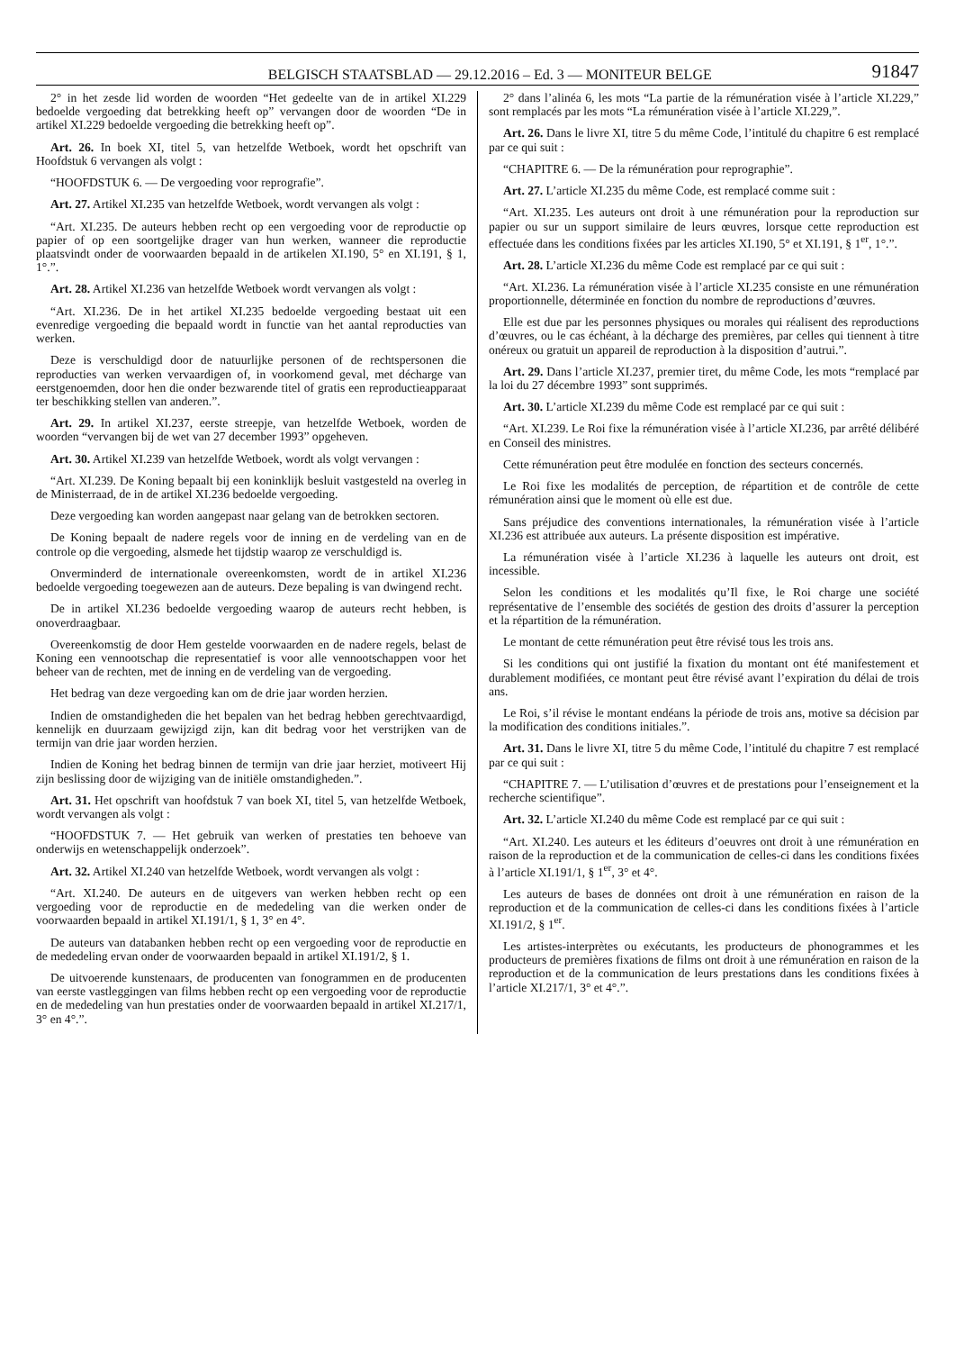BELGISCH STAATSBLAD — 29.12.2016 – Ed. 3 — MONITEUR BELGE 91847
2° in het zesde lid worden de woorden “Het gedeelte van de in artikel XI.229 bedoelde vergoeding dat betrekking heeft op” vervangen door de woorden “De in artikel XI.229 bedoelde vergoeding die betrekking heeft op”.
Art. 26. In boek XI, titel 5, van hetzelfde Wetboek, wordt het opschrift van Hoofdstuk 6 vervangen als volgt :
“HOOFDSTUK 6. — De vergoeding voor reprografie”.
Art. 27. Artikel XI.235 van hetzelfde Wetboek, wordt vervangen als volgt :
“Art. XI.235. De auteurs hebben recht op een vergoeding voor de reproductie op papier of op een soortgelijke drager van hun werken, wanneer die reproductie plaatsvindt onder de voorwaarden bepaald in de artikelen XI.190, 5° en XI.191, § 1, 1°.”.
Art. 28. Artikel XI.236 van hetzelfde Wetboek wordt vervangen als volgt :
“Art. XI.236. De in het artikel XI.235 bedoelde vergoeding bestaat uit een evenredige vergoeding die bepaald wordt in functie van het aantal reproducties van werken.
Deze is verschuldigd door de natuurlijke personen of de rechtspersonen die reproducties van werken vervaardigen of, in voorkomend geval, met décharge van eerstgenoemden, door hen die onder bezwarende titel of gratis een reproductieapparaat ter beschikking stellen van anderen.”.
Art. 29. In artikel XI.237, eerste streepje, van hetzelfde Wetboek, worden de woorden “vervangen bij de wet van 27 december 1993” opgeheven.
Art. 30. Artikel XI.239 van hetzelfde Wetboek, wordt als volgt vervangen :
“Art. XI.239. De Koning bepaalt bij een koninklijk besluit vastgesteld na overleg in de Ministerraad, de in de artikel XI.236 bedoelde vergoeding.
Deze vergoeding kan worden aangepast naar gelang van de betrokken sectoren.
De Koning bepaalt de nadere regels voor de inning en de verdeling van en de controle op die vergoeding, alsmede het tijdstip waarop ze verschuldigd is.
Onverminderd de internationale overeenkomsten, wordt de in artikel XI.236 bedoelde vergoeding toegewezen aan de auteurs. Deze bepaling is van dwingend recht.
De in artikel XI.236 bedoelde vergoeding waarop de auteurs recht hebben, is onoverdraagbaar.
Overeenkomstig de door Hem gestelde voorwaarden en de nadere regels, belast de Koning een vennootschap die representatief is voor alle vennootschappen voor het beheer van de rechten, met de inning en de verdeling van de vergoeding.
Het bedrag van deze vergoeding kan om de drie jaar worden herzien.
Indien de omstandigheden die het bepalen van het bedrag hebben gerechtvaardigd, kennelijk en duurzaam gewijzigd zijn, kan dit bedrag voor het verstrijken van de termijn van drie jaar worden herzien.
Indien de Koning het bedrag binnen de termijn van drie jaar herziet, motiveert Hij zijn beslissing door de wijziging van de initiële omstandigheden.”.
Art. 31. Het opschrift van hoofdstuk 7 van boek XI, titel 5, van hetzelfde Wetboek, wordt vervangen als volgt :
“HOOFDSTUK 7. — Het gebruik van werken of prestaties ten behoeve van onderwijs en wetenschappelijk onderzoek”.
Art. 32. Artikel XI.240 van hetzelfde Wetboek, wordt vervangen als volgt :
“Art. XI.240. De auteurs en de uitgevers van werken hebben recht op een vergoeding voor de reproductie en de mededeling van die werken onder de voorwaarden bepaald in artikel XI.191/1, § 1, 3° en 4°.
De auteurs van databanken hebben recht op een vergoeding voor de reproductie en de mededeling ervan onder de voorwaarden bepaald in artikel XI.191/2, § 1.
De uitvoerende kunstenaars, de producenten van fonogrammen en de producenten van eerste vastleggingen van films hebben recht op een vergoeding voor de reproductie en de mededeling van hun prestaties onder de voorwaarden bepaald in artikel XI.217/1, 3° en 4°.”.
2° dans l’alinéa 6, les mots “La partie de la rémunération visée à l’article XI.229,” sont remplacés par les mots “La rémunération visée à l’article XI.229,”.
Art. 26. Dans le livre XI, titre 5 du même Code, l’intitulé du chapitre 6 est remplacé par ce qui suit :
“CHAPITRE 6. — De la rémunération pour reprographie”.
Art. 27. L’article XI.235 du même Code, est remplacé comme suit :
“Art. XI.235. Les auteurs ont droit à une rémunération pour la reproduction sur papier ou sur un support similaire de leurs œuvres, lorsque cette reproduction est effectuée dans les conditions fixées par les articles XI.190, 5° et XI.191, § 1<sup>er</sup>, 1°.”.
Art. 28. L’article XI.236 du même Code est remplacé par ce qui suit :
“Art. XI.236. La rémunération visée à l’article XI.235 consiste en une rémunération proportionnelle, déterminée en fonction du nombre de reproductions d’œuvres.
Elle est due par les personnes physiques ou morales qui réalisent des reproductions d’œuvres, ou le cas échéant, à la décharge des premières, par celles qui tiennent à titre onéreux ou gratuit un appareil de reproduction à la disposition d’autrui.”.
Art. 29. Dans l’article XI.237, premier tiret, du même Code, les mots “remplacé par la loi du 27 décembre 1993” sont supprimés.
Art. 30. L’article XI.239 du même Code est remplacé par ce qui suit :
“Art. XI.239. Le Roi fixe la rémunération visée à l’article XI.236, par arrêté délibéré en Conseil des ministres.
Cette rémunération peut être modulée en fonction des secteurs concernés.
Le Roi fixe les modalités de perception, de répartition et de contrôle de cette rémunération ainsi que le moment où elle est due.
Sans préjudice des conventions internationales, la rémunération visée à l’article XI.236 est attribuée aux auteurs. La présente disposition est impérative.
La rémunération visée à l’article XI.236 à laquelle les auteurs ont droit, est incessible.
Selon les conditions et les modalités qu’Il fixe, le Roi charge une société représentative de l’ensemble des sociétés de gestion des droits d’assurer la perception et la répartition de la rémunération.
Le montant de cette rémunération peut être révisé tous les trois ans.
Si les conditions qui ont justifié la fixation du montant ont été manifestement et durablement modifiées, ce montant peut être révisé avant l’expiration du délai de trois ans.
Le Roi, s’il révise le montant endéans la période de trois ans, motive sa décision par la modification des conditions initiales.”.
Art. 31. Dans le livre XI, titre 5 du même Code, l’intitulé du chapitre 7 est remplacé par ce qui suit :
“CHAPITRE 7. — L’utilisation d’œuvres et de prestations pour l’enseignement et la recherche scientifique”.
Art. 32. L’article XI.240 du même Code est remplacé par ce qui suit :
“Art. XI.240. Les auteurs et les éditeurs d’oeuvres ont droit à une rémunération en raison de la reproduction et de la communication de celles-ci dans les conditions fixées à l’article XI.191/1, § 1<sup>er</sup>, 3° et 4°.
Les auteurs de bases de données ont droit à une rémunération en raison de la reproduction et de la communication de celles-ci dans les conditions fixées à l’article XI.191/2, § 1<sup>er</sup>.
Les artistes-interprètes ou exécutants, les producteurs de phonogrammes et les producteurs de premières fixations de films ont droit à une rémunération en raison de la reproduction et de la communication de leurs prestations dans les conditions fixées à l’article XI.217/1, 3° et 4°.”.